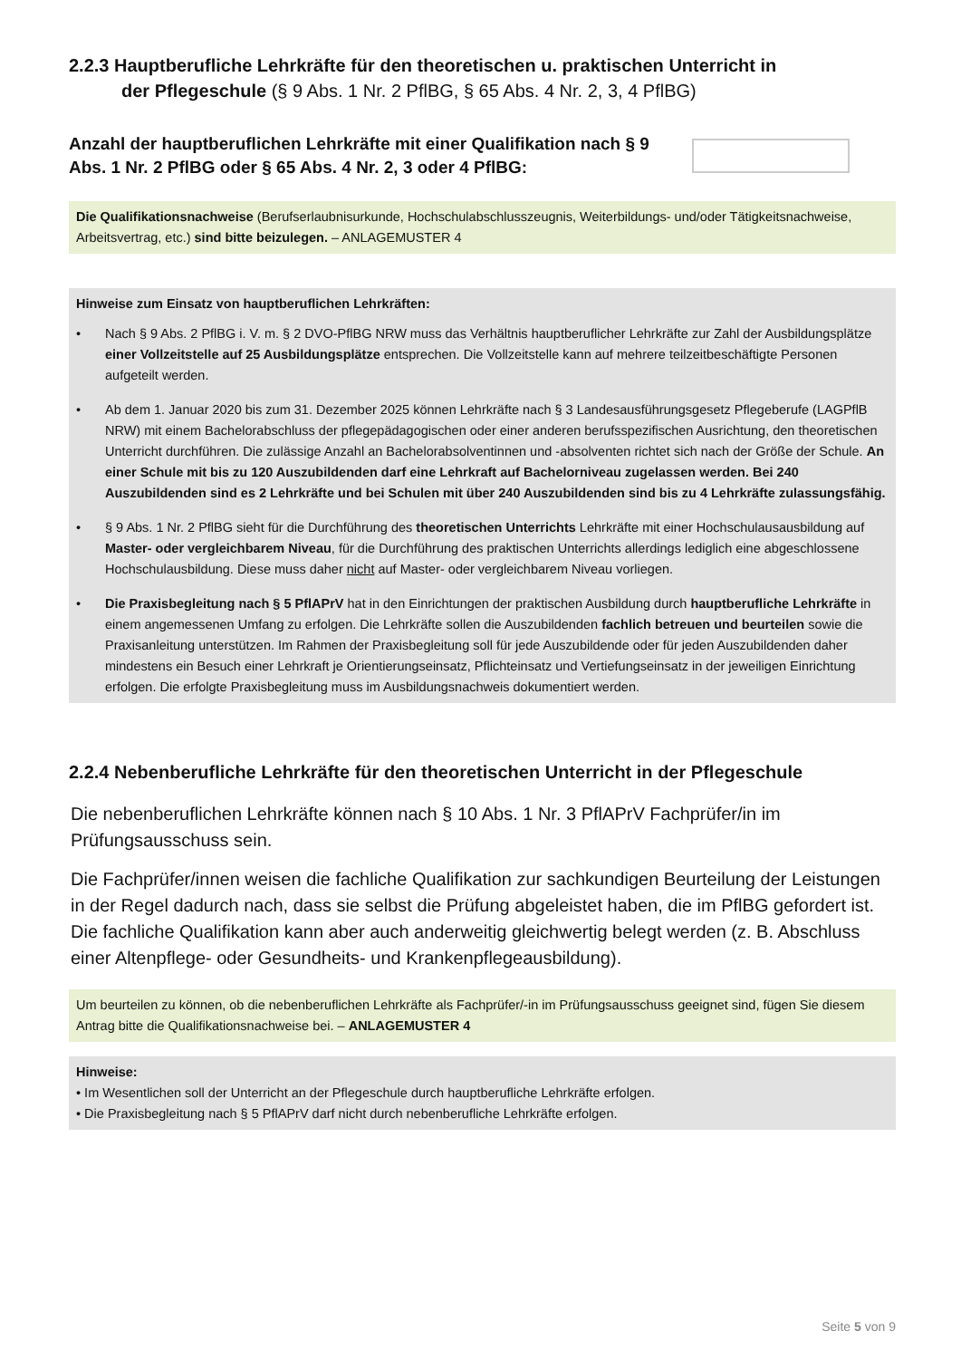2.2.3 Hauptberufliche Lehrkräfte für den theoretischen u. praktischen Unterricht in
der Pflegeschule (§ 9 Abs. 1 Nr. 2 PflBG, § 65 Abs. 4 Nr. 2, 3, 4 PflBG)
Anzahl der hauptberuflichen Lehrkräfte mit einer Qualifikation nach § 9 Abs. 1 Nr. 2 PflBG oder § 65 Abs. 4 Nr. 2, 3 oder 4 PflBG:
Die Qualifikationsnachweise (Berufserlaubnisurkunde, Hochschulabschlusszeugnis, Weiterbildungs- und/oder Tätigkeitsnachweise, Arbeitsvertrag, etc.) sind bitte beizulegen. – ANLAGEMUSTER 4
Hinweise zum Einsatz von hauptberuflichen Lehrkräften:
• Nach § 9 Abs. 2 PflBG i. V. m. § 2 DVO-PflBG NRW muss das Verhältnis hauptberuflicher Lehrkräfte zur Zahl der Ausbildungsplätze einer Vollzeitstelle auf 25 Ausbildungsplätze entsprechen. Die Vollzeitstelle kann auf mehrere teilzeitbeschäftigte Personen aufgeteilt werden.
• Ab dem 1. Januar 2020 bis zum 31. Dezember 2025 können Lehrkräfte nach § 3 Landesausführungsgesetz Pflegeberufe (LAGPflB NRW) mit einem Bachelorabschluss der pflegepädagogischen oder einer anderen berufsspezifischen Ausrichtung, den theoretischen Unterricht durchführen. Die zulässige Anzahl an Bachelorabsolventinnen und -absolventen richtet sich nach der Größe der Schule. An einer Schule mit bis zu 120 Auszubildenden darf eine Lehrkraft auf Bachelorniveau zugelassen werden. Bei 240 Auszubildenden sind es 2 Lehrkräfte und bei Schulen mit über 240 Auszubildenden sind bis zu 4 Lehrkräfte zulassungsfähig.
• § 9 Abs. 1 Nr. 2 PflBG sieht für die Durchführung des theoretischen Unterrichts Lehrkräfte mit einer Hochschulausausbildung auf Master- oder vergleichbarem Niveau, für die Durchführung des praktischen Unterrichts allerdings lediglich eine abgeschlossene Hochschulausbildung. Diese muss daher nicht auf Master- oder vergleichbarem Niveau vorliegen.
• Die Praxisbegleitung nach § 5 PflAPrV hat in den Einrichtungen der praktischen Ausbildung durch hauptberufliche Lehrkräfte in einem angemessenen Umfang zu erfolgen. Die Lehrkräfte sollen die Auszubildenden fachlich betreuen und beurteilen sowie die Praxisanleitung unterstützen. Im Rahmen der Praxisbegleitung soll für jede Auszubildende oder für jeden Auszubildenden daher mindestens ein Besuch einer Lehrkraft je Orientierungseinsatz, Pflichteinsatz und Vertiefungseinsatz in der jeweiligen Einrichtung erfolgen. Die erfolgte Praxisbegleitung muss im Ausbildungsnachweis dokumentiert werden.
2.2.4 Nebenberufliche Lehrkräfte für den theoretischen Unterricht in der Pflegeschule
Die nebenberuflichen Lehrkräfte können nach § 10 Abs. 1 Nr. 3 PflAPrV Fachprüfer/in im Prüfungsausschuss sein.
Die Fachprüfer/innen weisen die fachliche Qualifikation zur sachkundigen Beurteilung der Leistungen in der Regel dadurch nach, dass sie selbst die Prüfung abgeleistet haben, die im PflBG gefordert ist. Die fachliche Qualifikation kann aber auch anderweitig gleichwertig belegt werden (z. B. Abschluss einer Altenpflege- oder Gesundheits- und Krankenpflegeausbildung).
Um beurteilen zu können, ob die nebenberuflichen Lehrkräfte als Fachprüfer/-in im Prüfungsausschuss geeignet sind, fügen Sie diesem Antrag bitte die Qualifikationsnachweise bei. – ANLAGEMUSTER 4
Hinweise:
• Im Wesentlichen soll der Unterricht an der Pflegeschule durch hauptberufliche Lehrkräfte erfolgen.
• Die Praxisbegleitung nach § 5 PflAPrV darf nicht durch nebenberufliche Lehrkräfte erfolgen.
Seite 5 von 9